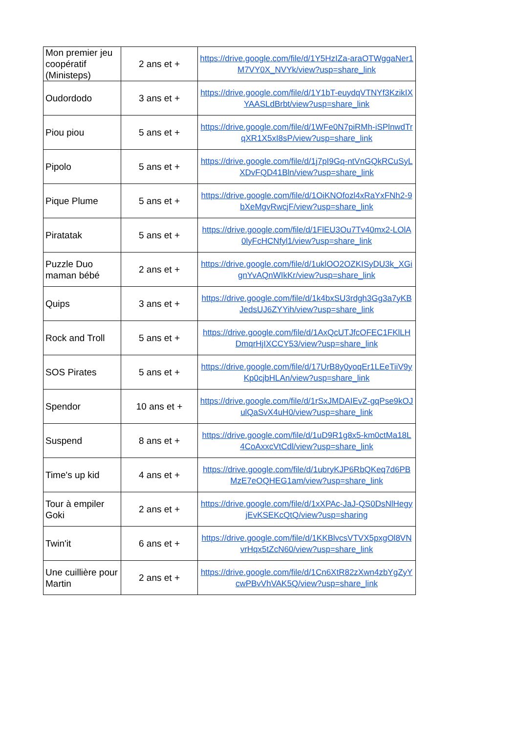| Mon premier jeu coopératif (Ministeps) | 2 ans et + | https://drive.google.com/file/d/1Y5HzIZa-araOTWggaNer1M7VY0X_NVYk/view?usp=share_link |
| Oudordodo | 3 ans et + | https://drive.google.com/file/d/1Y1bT-euydqVTNYf3KzikIXYAASLdBrbt/view?usp=share_link |
| Piou piou | 5 ans et + | https://drive.google.com/file/d/1WFe0N7piRMh-iSPlnwdTrqXR1X5xI8sP/view?usp=share_link |
| Pipolo | 5 ans et + | https://drive.google.com/file/d/1j7pI9Gq-ntVnGQkRCuSyLXDvFQD41Bln/view?usp=share_link |
| Pique Plume | 5 ans et + | https://drive.google.com/file/d/1OiKNOfozl4xRaYxFNh2-9bXeMgvRwcjF/view?usp=share_link |
| Piratatak | 5 ans et + | https://drive.google.com/file/d/1FlEU3Ou7Tv40mx2-LOlA0lyFcHCNfyl1/view?usp=share_link |
| Puzzle Duo maman bébé | 2 ans et + | https://drive.google.com/file/d/1uklOO2OZKISyDU3k_XGignYvAQnWIkKr/view?usp=share_link |
| Quips | 3 ans et + | https://drive.google.com/file/d/1k4bxSU3rdgh3Gg3a7yKBJedsUJ6ZYYih/view?usp=share_link |
| Rock and Troll | 5 ans et + | https://drive.google.com/file/d/1AxQcUTJfcOFEC1FKlLHDmqrHjIXCCY53/view?usp=share_link |
| SOS Pirates | 5 ans et + | https://drive.google.com/file/d/17UrB8y0yoqEr1LEeTiiV9yKp0cjbHLAn/view?usp=share_link |
| Spendor | 10 ans et + | https://drive.google.com/file/d/1rSxJMDAIEvZ-gqPse9kOJulQaSvX4uH0/view?usp=share_link |
| Suspend | 8 ans et + | https://drive.google.com/file/d/1uD9R1g8x5-km0ctMa18L4CoAxxcVtCdl/view?usp=share_link |
| Time's up kid | 4 ans et + | https://drive.google.com/file/d/1ubryKJP6RbQKeq7d6PBMzE7eOQHEG1am/view?usp=share_link |
| Tour à empiler Goki | 2 ans et + | https://drive.google.com/file/d/1xXPAc-JaJ-QS0DsNlHegyjEvKSEKcQtQ/view?usp=sharing |
| Twin'it | 6 ans et + | https://drive.google.com/file/d/1KKBlvcsVTVX5pxgOl8VNvrHqx5tZcN60/view?usp=share_link |
| Une cuillière pour Martin | 2 ans et + | https://drive.google.com/file/d/1Cn6XtR82zXwn4zbYgZyYcwPBvVhVAK5Q/view?usp=share_link |